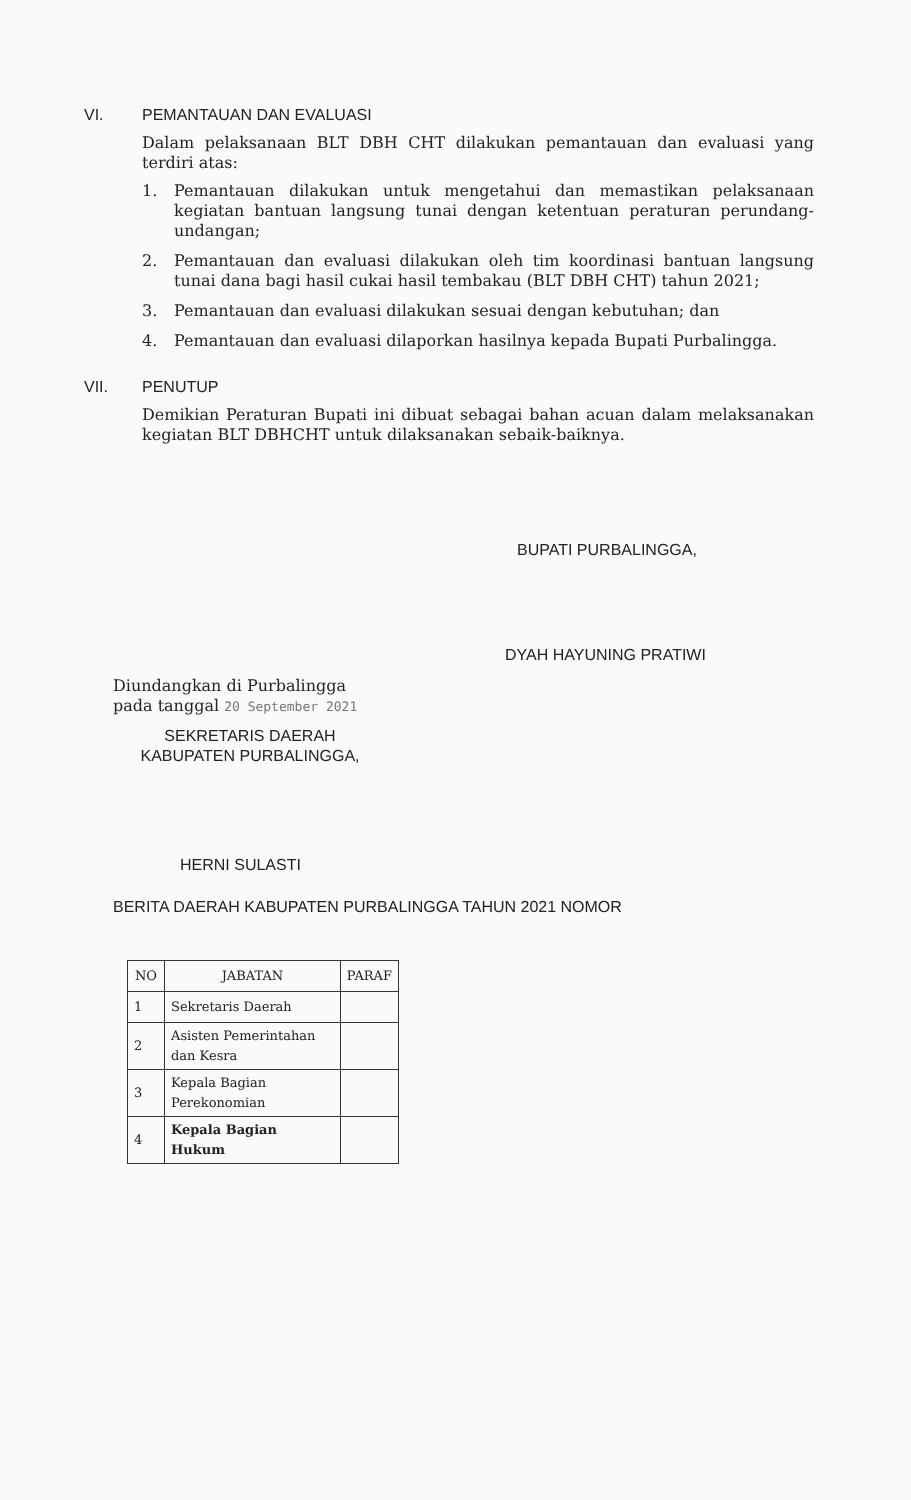VI. PEMANTAUAN DAN EVALUASI
Dalam pelaksanaan BLT DBH CHT dilakukan pemantauan dan evaluasi yang terdiri atas:
1. Pemantauan dilakukan untuk mengetahui dan memastikan pelaksanaan kegiatan bantuan langsung tunai dengan ketentuan peraturan perundang-undangan;
2. Pemantauan dan evaluasi dilakukan oleh tim koordinasi bantuan langsung tunai dana bagi hasil cukai hasil tembakau (BLT DBH CHT) tahun 2021;
3. Pemantauan dan evaluasi dilakukan sesuai dengan kebutuhan; dan
4. Pemantauan dan evaluasi dilaporkan hasilnya kepada Bupati Purbalingga.
VII. PENUTUP
Demikian Peraturan Bupati ini dibuat sebagai bahan acuan dalam melaksanakan kegiatan BLT DBHCHT untuk dilaksanakan sebaik-baiknya.
BUPATI PURBALINGGA,
DYAH HAYUNING PRATIWI
Diundangkan di Purbalingga
pada tanggal 20 September 2021
SEKRETARIS DAERAH
KABUPATEN PURBALINGGA,
HERNI SULASTI
BERITA DAERAH KABUPATEN PURBALINGGA TAHUN 2021 NOMOR
| NO | JABATAN | PARAF |
| --- | --- | --- |
| 1 | Sekretaris Daerah | |
| 2 | Asisten Pemerintahan dan Kesra | |
| 3 | Kepala Bagian Perekonomian | |
| 4 | Kepala Bagian Hukum | |